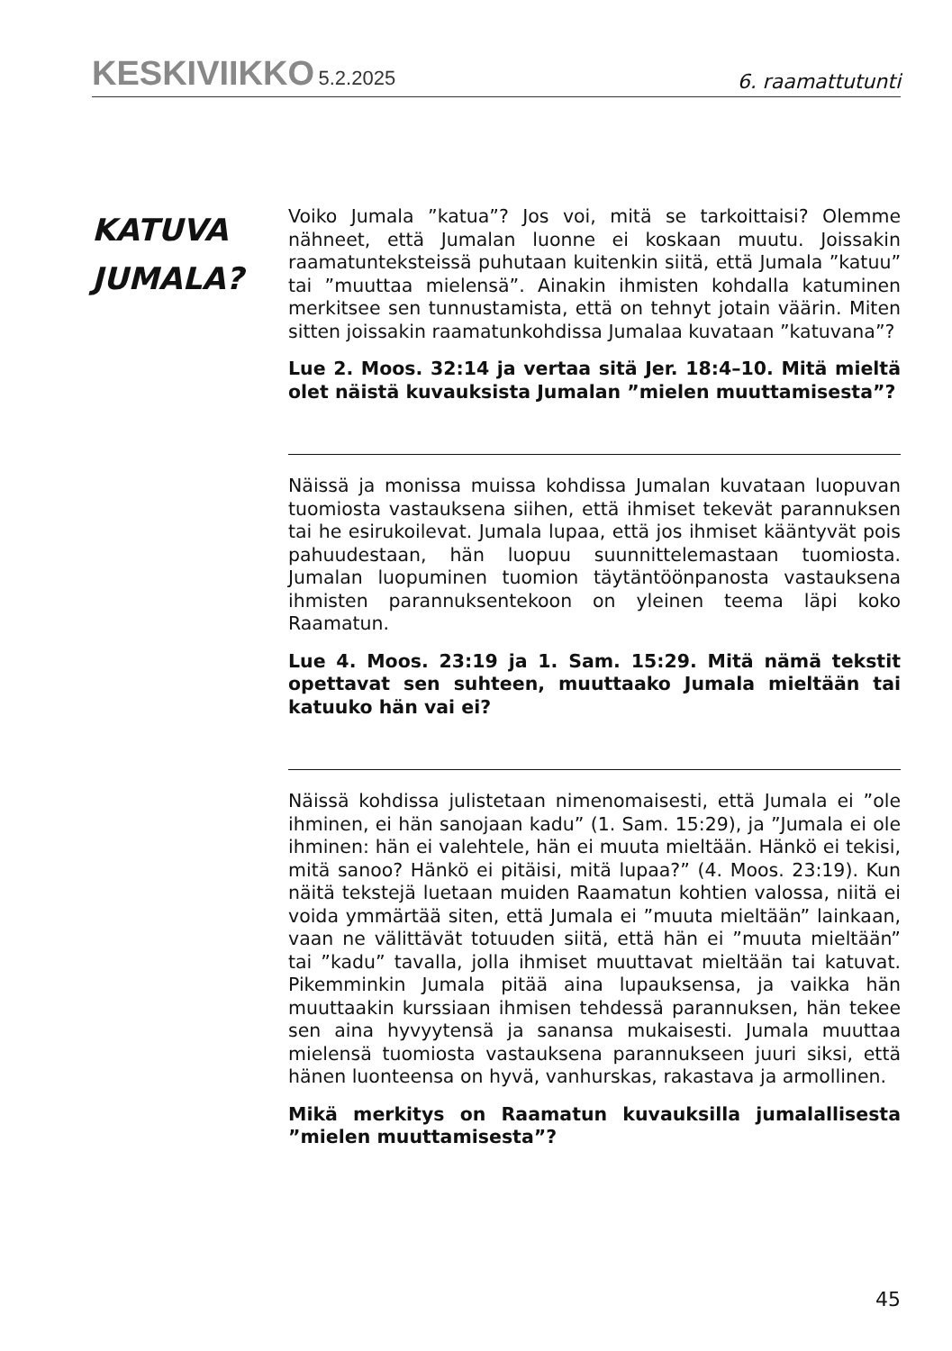KESKIVIIKKO 5.2.2025
6. raamattutunti
KATUVA
JUMALA?
Voiko Jumala ”katua”? Jos voi, mitä se tarkoittaisi? Olemme nähneet, että Jumalan luonne ei koskaan muutu. Joissakin raamatunteksteissä puhutaan kuitenkin siitä, että Jumala ”katuu” tai ”muuttaa mielensä”. Ainakin ihmisten kohdalla katuminen merkitsee sen tunnustamista, että on tehnyt jotain väärin. Miten sitten joissakin raamatunkohdissa Jumalaa kuvataan ”katuvana”?
Lue 2. Moos. 32:14 ja vertaa sitä Jer. 18:4–10. Mitä mieltä olet näistä kuvauksista Jumalan ”mielen muuttamisesta”?
Näissä ja monissa muissa kohdissa Jumalan kuvataan luopuvan tuomiosta vastauksena siihen, että ihmiset tekevät parannuksen tai he esirukoilevat. Jumala lupaa, että jos ihmiset kääntyvät pois pahuudestaan, hän luopuu suunnittelemastaan tuomiosta. Jumalan luopuminen tuomion täytäntöönpanosta vastauksena ihmisten parannuksentekoon on yleinen teema läpi koko Raamatun.
Lue 4. Moos. 23:19 ja 1. Sam. 15:29. Mitä nämä tekstit opettavat sen suhteen, muuttaako Jumala mieltään tai katuuko hän vai ei?
Näissä kohdissa julistetaan nimenomaisesti, että Jumala ei ”ole ihminen, ei hän sanojaan kadu” (1. Sam. 15:29), ja ”Jumala ei ole ihminen: hän ei valehtele, hän ei muuta mieltään. Hänkö ei tekisi, mitä sanoo? Hänkö ei pitäisi, mitä lupaa?” (4. Moos. 23:19). Kun näitä tekstejä luetaan muiden Raamatun kohtien valossa, niitä ei voida ymmärtää siten, että Jumala ei ”muuta mieltään” lainkaan, vaan ne välittävät totuuden siitä, että hän ei ”muuta mieltään” tai ”kadu” tavalla, jolla ihmiset muuttavat mieltään tai katuvat. Pikemminkin Jumala pitää aina lupauksensa, ja vaikka hän muuttaakin kurssiaan ihmisen tehdessä parannuksen, hän tekee sen aina hyvyytensä ja sanansa mukaisesti. Jumala muuttaa mielensä tuomiosta vastauksena parannukseen juuri siksi, että hänen luonteensa on hyvä, vanhurskas, rakastava ja armollinen.
Mikä merkitys on Raamatun kuvauksilla jumalallisesta ”mielen muuttamisesta”?
45